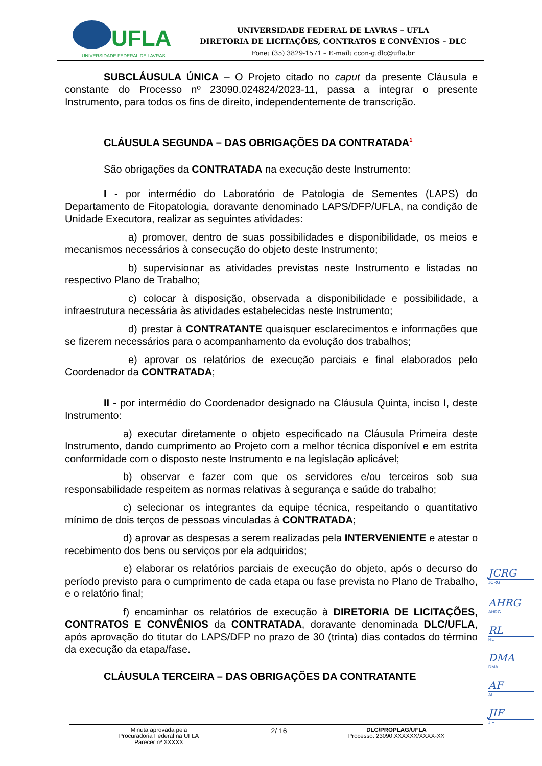UFLA
UNIVERSIDADE FEDERAL DE LAVRAS
UNIVERSIDADE FEDERAL DE LAVRAS – UFLA
DIRETORIA DE LICITAÇÕES, CONTRATOS E CONVÊNIOS – DLC
Fone: (35) 3829-1571 – E-mail: ccon-g.dlc@ufla.br
SUBCLÁUSULA ÚNICA – O Projeto citado no caput da presente Cláusula e constante do Processo nº 23090.024824/2023-11, passa a integrar o presente Instrumento, para todos os fins de direito, independentemente de transcrição.
CLÁUSULA SEGUNDA – DAS OBRIGAÇÕES DA CONTRATADA<sup>1</sup>
São obrigações da CONTRATADA na execução deste Instrumento:
I - por intermédio do Laboratório de Patologia de Sementes (LAPS) do Departamento de Fitopatologia, doravante denominado LAPS/DFP/UFLA, na condição de Unidade Executora, realizar as seguintes atividades:
a) promover, dentro de suas possibilidades e disponibilidade, os meios e mecanismos necessários à consecução do objeto deste Instrumento;
b) supervisionar as atividades previstas neste Instrumento e listadas no respectivo Plano de Trabalho;
c) colocar à disposição, observada a disponibilidade e possibilidade, a infraestrutura necessária às atividades estabelecidas neste Instrumento;
d) prestar à CONTRATANTE quaisquer esclarecimentos e informações que se fizerem necessários para o acompanhamento da evolução dos trabalhos;
e) aprovar os relatórios de execução parciais e final elaborados pelo Coordenador da CONTRATADA;
II - por intermédio do Coordenador designado na Cláusula Quinta, inciso I, deste Instrumento:
a) executar diretamente o objeto especificado na Cláusula Primeira deste Instrumento, dando cumprimento ao Projeto com a melhor técnica disponível e em estrita conformidade com o disposto neste Instrumento e na legislação aplicável;
b) observar e fazer com que os servidores e/ou terceiros sob sua responsabilidade respeitem as normas relativas à segurança e saúde do trabalho;
c) selecionar os integrantes da equipe técnica, respeitando o quantitativo mínimo de dois terços de pessoas vinculadas à CONTRATADA;
d) aprovar as despesas a serem realizadas pela INTERVENIENTE e atestar o recebimento dos bens ou serviços por ela adquiridos;
e) elaborar os relatórios parciais de execução do objeto, após o decurso do período previsto para o cumprimento de cada etapa ou fase prevista no Plano de Trabalho, e o relatório final;
f) encaminhar os relatórios de execução à DIRETORIA DE LICITAÇÕES, CONTRATOS E CONVÊNIOS da CONTRATADA, doravante denominada DLC/UFLA, após aprovação do titutar do LAPS/DFP no prazo de 30 (trinta) dias contados do término da execução da etapa/fase.
CLÁUSULA TERCEIRA – DAS OBRIGAÇÕES DA CONTRATANTE
JCRG
JCRG
AHRG
AHRG
RL
RL
DMA
DMA
AF
AF
JIF
JIF
Minuta aprovada pela
Procuradoria Federal na UFLA
Parecer nº XXXXX
2/ 16
DLC/PROPLAG/UFLA
Processo: 23090.XXXXXX/XXXX-XX